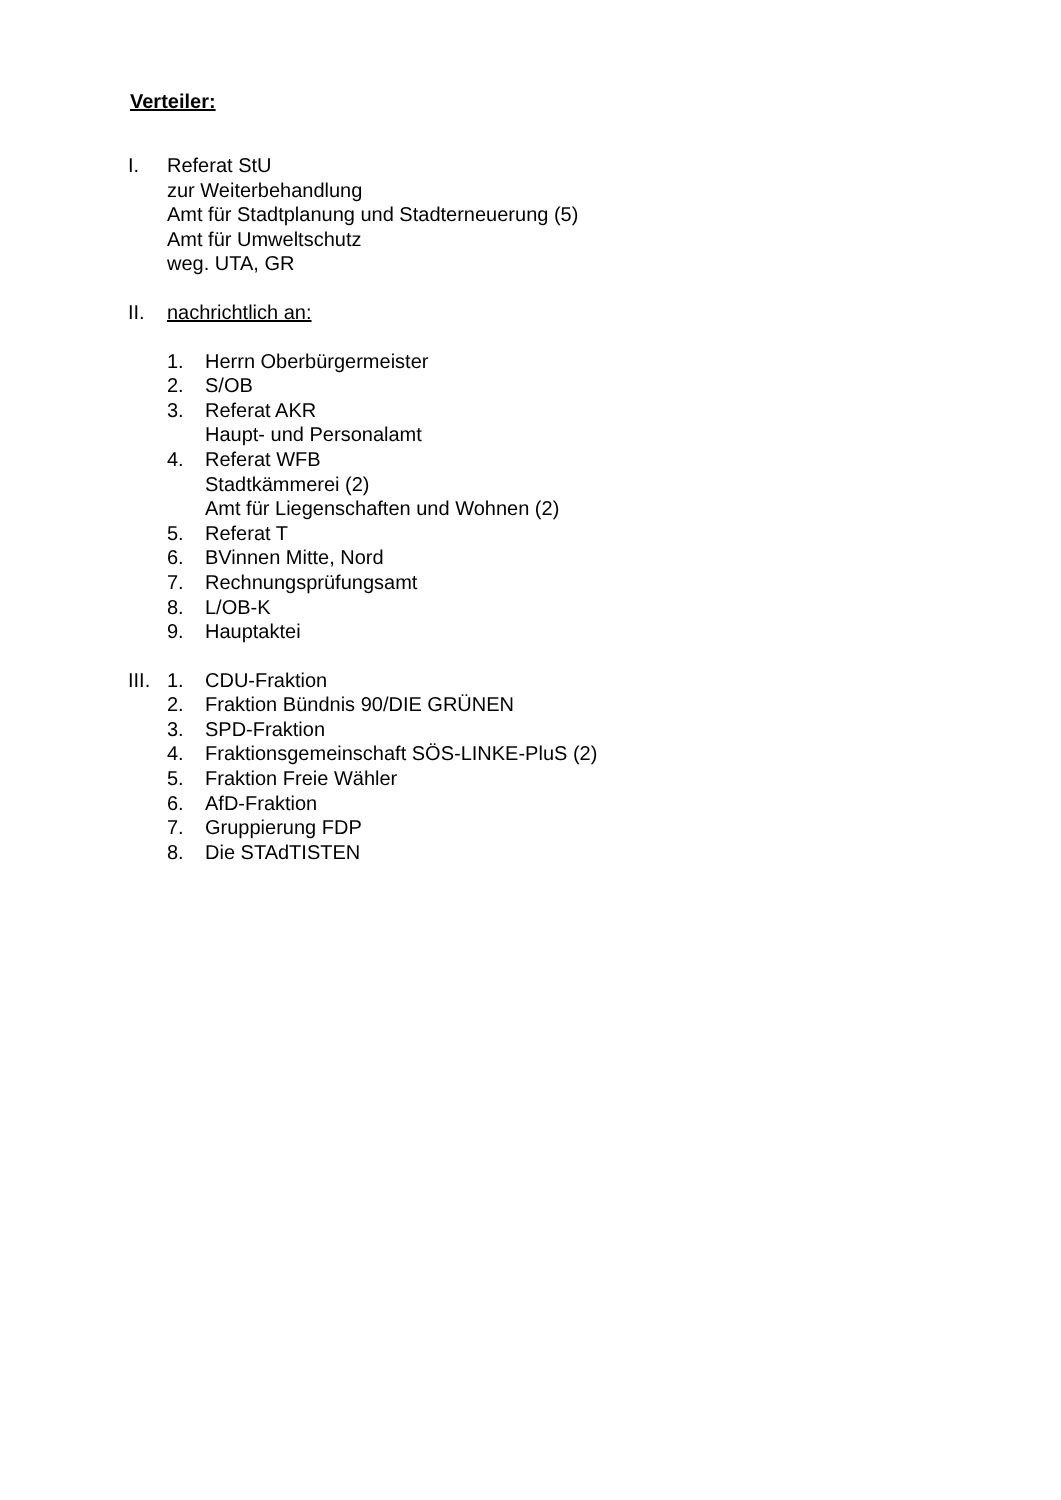Verteiler:
I. Referat StU
zur Weiterbehandlung
Amt für Stadtplanung und Stadterneuerung (5)
Amt für Umweltschutz
weg. UTA, GR
II. nachrichtlich an:
1. Herrn Oberbürgermeister
2. S/OB
3. Referat AKR
Haupt- und Personalamt
4. Referat WFB
Stadtkämmerei (2)
Amt für Liegenschaften und Wohnen (2)
5. Referat T
6. BVinnen Mitte, Nord
7. Rechnungsprüfungsamt
8. L/OB-K
9. Hauptaktei
III.
1. CDU-Fraktion
2. Fraktion Bündnis 90/DIE GRÜNEN
3. SPD-Fraktion
4. Fraktionsgemeinschaft SÖS-LINKE-PluS (2)
5. Fraktion Freie Wähler
6. AfD-Fraktion
7. Gruppierung FDP
8. Die STAdTISTEN